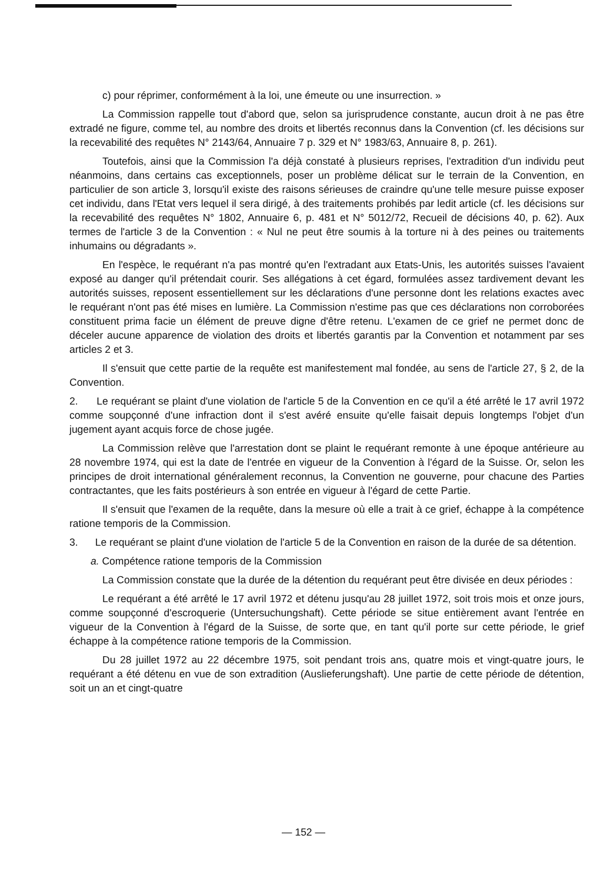c) pour réprimer, conformément à la loi, une émeute ou une insurrection. »
La Commission rappelle tout d'abord que, selon sa jurisprudence constante, aucun droit à ne pas être extradé ne figure, comme tel, au nombre des droits et libertés reconnus dans la Convention (cf. les décisions sur la recevabilité des requêtes N° 2143/64, Annuaire 7 p. 329 et N° 1983/63, Annuaire 8, p. 261).
Toutefois, ainsi que la Commission l'a déjà constaté à plusieurs reprises, l'extradition d'un individu peut néanmoins, dans certains cas exceptionnels, poser un problème délicat sur le terrain de la Convention, en particulier de son article 3, lorsqu'il existe des raisons sérieuses de craindre qu'une telle mesure puisse exposer cet individu, dans l'Etat vers lequel il sera dirigé, à des traitements prohibés par ledit article (cf. les décisions sur la recevabilité des requêtes N° 1802, Annuaire 6, p. 481 et N° 5012/72, Recueil de décisions 40, p. 62). Aux termes de l'article 3 de la Convention : « Nul ne peut être soumis à la torture ni à des peines ou traitements inhumains ou dégradants ».
En l'espèce, le requérant n'a pas montré qu'en l'extradant aux Etats-Unis, les autorités suisses l'avaient exposé au danger qu'il prétendait courir. Ses allégations à cet égard, formulées assez tardivement devant les autorités suisses, reposent essentiellement sur les déclarations d'une personne dont les relations exactes avec le requérant n'ont pas été mises en lumière. La Commission n'estime pas que ces déclarations non corroborées constituent prima facie un élément de preuve digne d'être retenu. L'examen de ce grief ne permet donc de déceler aucune apparence de violation des droits et libertés garantis par la Convention et notamment par ses articles 2 et 3.
Il s'ensuit que cette partie de la requête est manifestement mal fondée, au sens de l'article 27, § 2, de la Convention.
2. Le requérant se plaint d'une violation de l'article 5 de la Convention en ce qu'il a été arrêté le 17 avril 1972 comme soupçonné d'une infraction dont il s'est avéré ensuite qu'elle faisait depuis longtemps l'objet d'un jugement ayant acquis force de chose jugée.
La Commission relève que l'arrestation dont se plaint le requérant remonte à une époque antérieure au 28 novembre 1974, qui est la date de l'entrée en vigueur de la Convention à l'égard de la Suisse. Or, selon les principes de droit international généralement reconnus, la Convention ne gouverne, pour chacune des Parties contractantes, que les faits postérieurs à son entrée en vigueur à l'égard de cette Partie.
Il s'ensuit que l'examen de la requête, dans la mesure où elle a trait à ce grief, échappe à la compétence ratione temporis de la Commission.
3. Le requérant se plaint d'une violation de l'article 5 de la Convention en raison de la durée de sa détention.
a. Compétence ratione temporis de la Commission
La Commission constate que la durée de la détention du requérant peut être divisée en deux périodes :
Le requérant a été arrêté le 17 avril 1972 et détenu jusqu'au 28 juillet 1972, soit trois mois et onze jours, comme soupçonné d'escroquerie (Untersuchungshaft). Cette période se situe entièrement avant l'entrée en vigueur de la Convention à l'égard de la Suisse, de sorte que, en tant qu'il porte sur cette période, le grief échappe à la compétence ratione temporis de la Commission.
Du 28 juillet 1972 au 22 décembre 1975, soit pendant trois ans, quatre mois et vingt-quatre jours, le requérant a été détenu en vue de son extradition (Auslieferungshaft). Une partie de cette période de détention, soit un an et cingt-quatre
— 152 —